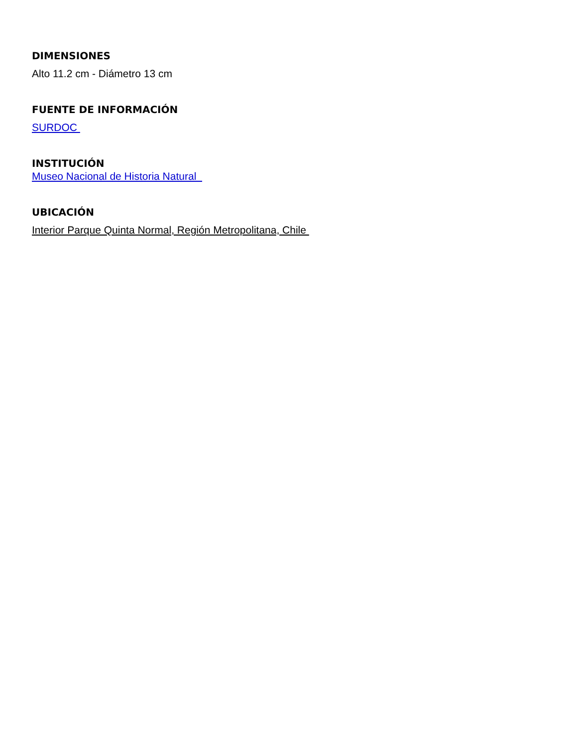DIMENSIONES
Alto 11.2 cm - Diámetro 13 cm
FUENTE DE INFORMACIÓN
SURDOC
INSTITUCIÓN
Museo Nacional de Historia Natural
UBICACIÓN
Interior Parque Quinta Normal, Región Metropolitana, Chile